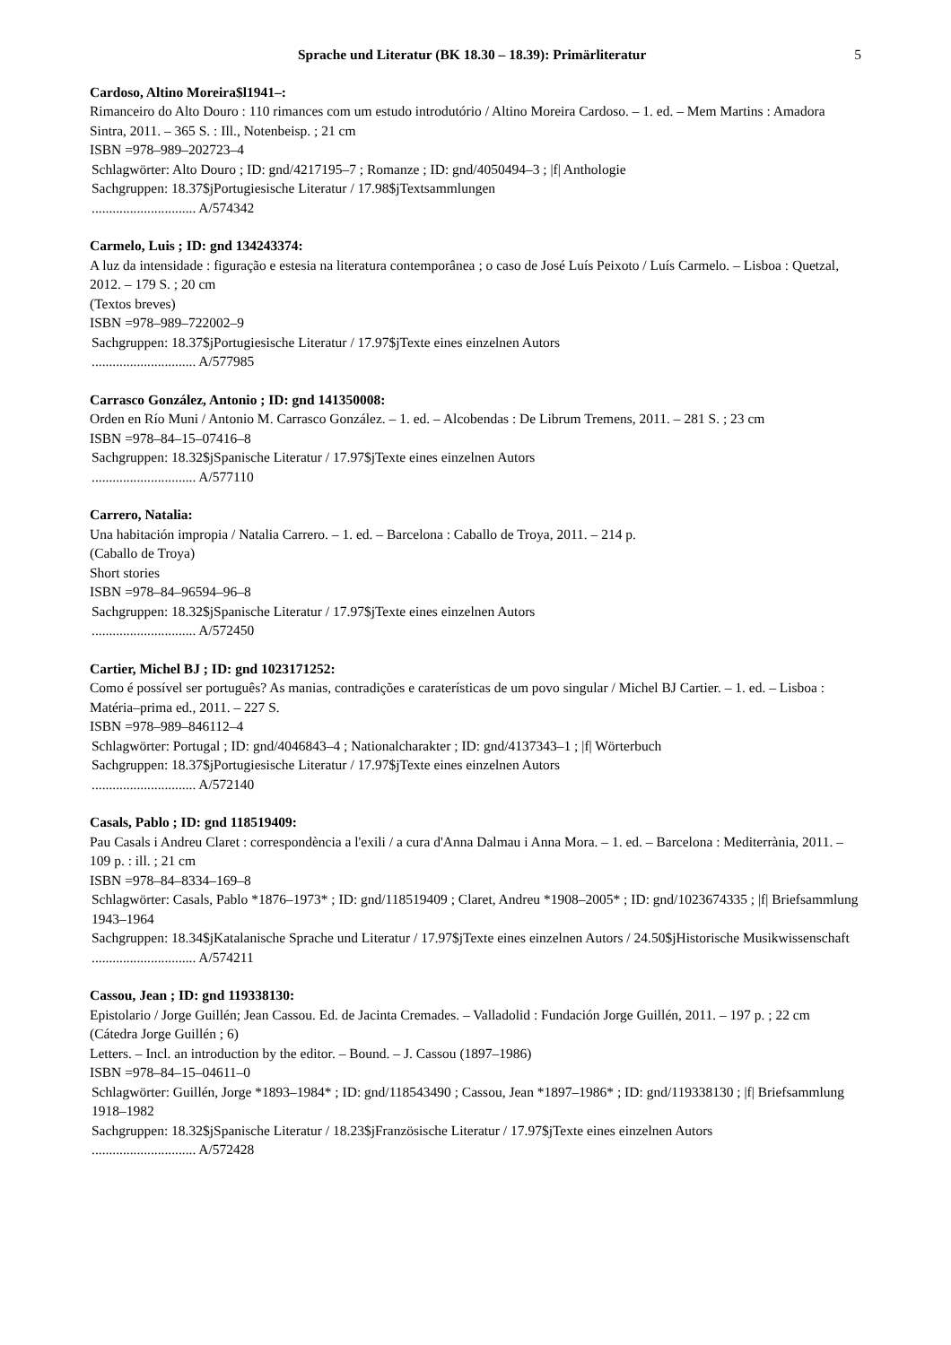Sprache und Literatur (BK 18.30 – 18.39): Primärliteratur 5
Cardoso, Altino Moreira$l1941–:
Rimanceiro do Alto Douro : 110 rimances com um estudo introdutório / Altino Moreira Cardoso. – 1. ed. – Mem Martins : Amadora Sintra, 2011. – 365 S. : Ill., Notenbeisp. ; 21 cm
ISBN =978–989–202723–4
Schlagwörter: Alto Douro ; ID: gnd/4217195–7 ; Romanze ; ID: gnd/4050494–3 ; |f| Anthologie
Sachgruppen: 18.37$jPortugiesische Literatur / 17.98$jTextsammlungen
.............................. A/574342
Carmelo, Luis ; ID: gnd 134243374:
A luz da intensidade : figuração e estesia na literatura contemporânea ; o caso de José Luís Peixoto / Luís Carmelo. – Lisboa : Quetzal, 2012. – 179 S. ; 20 cm
(Textos breves)
ISBN =978–989–722002–9
Sachgruppen: 18.37$jPortugiesische Literatur / 17.97$jTexte eines einzelnen Autors
.............................. A/577985
Carrasco González, Antonio ; ID: gnd 141350008:
Orden en Río Muni / Antonio M. Carrasco González. – 1. ed. – Alcobendas : De Librum Tremens, 2011. – 281 S. ; 23 cm
ISBN =978–84–15–07416–8
Sachgruppen: 18.32$jSpanische Literatur / 17.97$jTexte eines einzelnen Autors
.............................. A/577110
Carrero, Natalia:
Una habitación impropia / Natalia Carrero. – 1. ed. – Barcelona : Caballo de Troya, 2011. – 214 p.
(Caballo de Troya)
Short stories
ISBN =978–84–96594–96–8
Sachgruppen: 18.32$jSpanische Literatur / 17.97$jTexte eines einzelnen Autors
.............................. A/572450
Cartier, Michel BJ ; ID: gnd 1023171252:
Como é possível ser português? As manias, contradições e caraterísticas de um povo singular / Michel BJ Cartier. – 1. ed. – Lisboa : Matéria–prima ed., 2011. – 227 S.
ISBN =978–989–846112–4
Schlagwörter: Portugal ; ID: gnd/4046843–4 ; Nationalcharakter ; ID: gnd/4137343–1 ; |f| Wörterbuch
Sachgruppen: 18.37$jPortugiesische Literatur / 17.97$jTexte eines einzelnen Autors
.............................. A/572140
Casals, Pablo ; ID: gnd 118519409:
Pau Casals i Andreu Claret : correspondència a l'exili / a cura d'Anna Dalmau i Anna Mora. – 1. ed. – Barcelona : Mediterrània, 2011. – 109 p. : ill. ; 21 cm
ISBN =978–84–8334–169–8
Schlagwörter: Casals, Pablo *1876–1973* ; ID: gnd/118519409 ; Claret, Andreu *1908–2005* ; ID: gnd/1023674335 ; |f| Briefsammlung 1943–1964
Sachgruppen: 18.34$jKatalanische Sprache und Literatur / 17.97$jTexte eines einzelnen Autors / 24.50$jHistorische Musikwissenschaft
.............................. A/574211
Cassou, Jean ; ID: gnd 119338130:
Epistolario / Jorge Guillén; Jean Cassou. Ed. de Jacinta Cremades. – Valladolid : Fundación Jorge Guillén, 2011. – 197 p. ; 22 cm
(Cátedra Jorge Guillén ; 6)
Letters. – Incl. an introduction by the editor. – Bound. – J. Cassou (1897–1986)
ISBN =978–84–15–04611–0
Schlagwörter: Guillén, Jorge *1893–1984* ; ID: gnd/118543490 ; Cassou, Jean *1897–1986* ; ID: gnd/119338130 ; |f| Briefsammlung 1918–1982
Sachgruppen: 18.32$jSpanische Literatur / 18.23$jFranzösische Literatur / 17.97$jTexte eines einzelnen Autors
.............................. A/572428